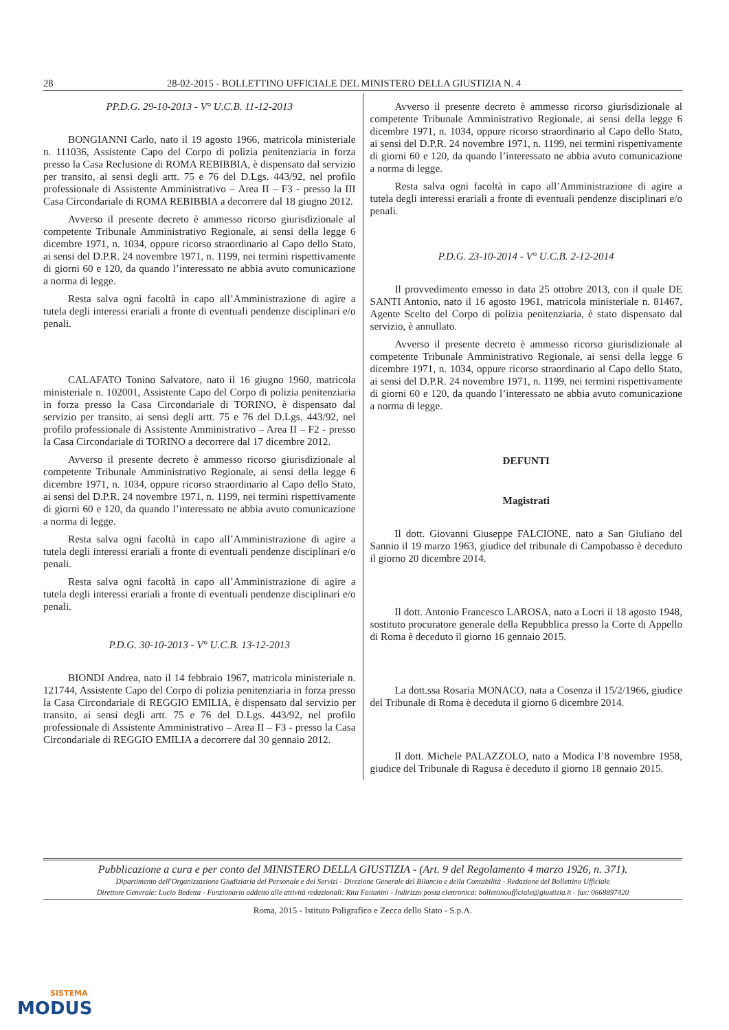28 28-02-2015 - BOLLETTINO UFFICIALE DEL MINISTERO DELLA GIUSTIZIA N. 4
PP.D.G. 29-10-2013 - V° U.C.B. 11-12-2013
BONGIANNI Carlo, nato il 19 agosto 1966, matricola ministeriale n. 111036, Assistente Capo del Corpo di polizia penitenziaria in forza presso la Casa Reclusione di ROMA REBIBBIA, è dispensato dal servizio per transito, ai sensi degli artt. 75 e 76 del D.Lgs. 443/92, nel profilo professionale di Assistente Amministrativo – Area II – F3 - presso la III Casa Circondariale di ROMA REBIBBIA a decorrere dal 18 giugno 2012.
Avverso il presente decreto è ammesso ricorso giurisdizionale al competente Tribunale Amministrativo Regionale, ai sensi della legge 6 dicembre 1971, n. 1034, oppure ricorso straordinario al Capo dello Stato, ai sensi del D.P.R. 24 novembre 1971, n. 1199, nei termini rispettivamente di giorni 60 e 120, da quando l’interessato ne abbia avuto comunicazione a norma di legge.
Resta salva ogni facoltà in capo all’Amministrazione di agire a tutela degli interessi erariali a fronte di eventuali pendenze disciplinari e/o penali.
CALAFATO Tonino Salvatore, nato il 16 giugno 1960, matricola ministeriale n. 102001, Assistente Capo del Corpo di polizia penitenziaria in forza presso la Casa Circondariale di TORINO, è dispensato dal servizio per transito, ai sensi degli artt. 75 e 76 del D.Lgs. 443/92, nel profilo professionale di Assistente Amministrativo – Area II – F2 - presso la Casa Circondariale di TORINO a decorrere dal 17 dicembre 2012.
Avverso il presente decreto è ammesso ricorso giurisdizionale al competente Tribunale Amministrativo Regionale, ai sensi della legge 6 dicembre 1971, n. 1034, oppure ricorso straordinario al Capo dello Stato, ai sensi del D.P.R. 24 novembre 1971, n. 1199, nei termini rispettivamente di giorni 60 e 120, da quando l’interessato ne abbia avuto comunicazione a norma di legge.
Resta salva ogni facoltà in capo all’Amministrazione di agire a tutela degli interessi erariali a fronte di eventuali pendenze disciplinari e/o penali.
Resta salva ogni facoltà in capo all’Amministrazione di agire a tutela degli interessi erariali a fronte di eventuali pendenze disciplinari e/o penali.
P.D.G. 30-10-2013 - V° U.C.B. 13-12-2013
BIONDI Andrea, nato il 14 febbraio 1967, matricola ministeriale n. 121744, Assistente Capo del Corpo di polizia penitenziaria in forza presso la Casa Circondariale di REGGIO EMILIA, è dispensato dal servizio per transito, ai sensi degli artt. 75 e 76 del D.Lgs. 443/92, nel profilo professionale di Assistente Amministrativo – Area II – F3 - presso la Casa Circondariale di REGGIO EMILIA a decorrere dal 30 gennaio 2012.
Avverso il presente decreto è ammesso ricorso giurisdizionale al competente Tribunale Amministrativo Regionale, ai sensi della legge 6 dicembre 1971, n. 1034, oppure ricorso straordinario al Capo dello Stato, ai sensi del D.P.R. 24 novembre 1971, n. 1199, nei termini rispettivamente di giorni 60 e 120, da quando l’interessato ne abbia avuto comunicazione a norma di legge.
Resta salva ogni facoltà in capo all’Amministrazione di agire a tutela degli interessi erariali a fronte di eventuali pendenze disciplinari e/o penali.
P.D.G. 23-10-2014 - V° U.C.B. 2-12-2014
Il provvedimento emesso in data 25 ottobre 2013, con il quale DE SANTI Antonio, nato il 16 agosto 1961, matricola ministeriale n. 81467, Agente Scelto del Corpo di polizia penitenziaria, è stato dispensato dal servizio, è annullato.
Avverso il presente decreto è ammesso ricorso giurisdizionale al competente Tribunale Amministrativo Regionale, ai sensi della legge 6 dicembre 1971, n. 1034, oppure ricorso straordinario al Capo dello Stato, ai sensi del D.P.R. 24 novembre 1971, n. 1199, nei termini rispettivamente di giorni 60 e 120, da quando l’interessato ne abbia avuto comunicazione a norma di legge.
DEFUNTI
Magistrati
Il dott. Giovanni Giuseppe FALCIONE, nato a San Giuliano del Sannio il 19 marzo 1963, giudice del tribunale di Campobasso è deceduto il giorno 20 dicembre 2014.
Il dott. Antonio Francesco LAROSA, nato a Locri il 18 agosto 1948, sostituto procuratore generale della Repubblica presso la Corte di Appello di Roma è deceduto il giorno 16 gennaio 2015.
La dott.ssa Rosaria MONACO, nata a Cosenza il 15/2/1966, giudice del Tribunale di Roma è deceduta il giorno 6 dicembre 2014.
Il dott. Michele PALAZZOLO, nato a Modica l’8 novembre 1958, giudice del Tribunale di Ragusa è deceduto il giorno 18 gennaio 2015.
Pubblicazione a cura e per conto del MINISTERO DELLA GIUSTIZIA - (Art. 9 del Regolamento 4 marzo 1926, n. 371).
Dipartimento dell'Organizzazione Giudiziaria del Personale e dei Servizi - Direzione Generale del Bilancio e della Contabilità - Redazione del Bollettino Ufficiale
Direttore Generale: Lucio Bedetta - Funzionario addetto alle attività redazionali: Rita Faitanini - Indirizzo posta elettronica: bollettinoufficiale@giustizia.it - fax: 0668897420
Roma, 2015 - Istituto Poligrafico e Zecca dello Stato - S.p.A.
SISTEMA
MODUS